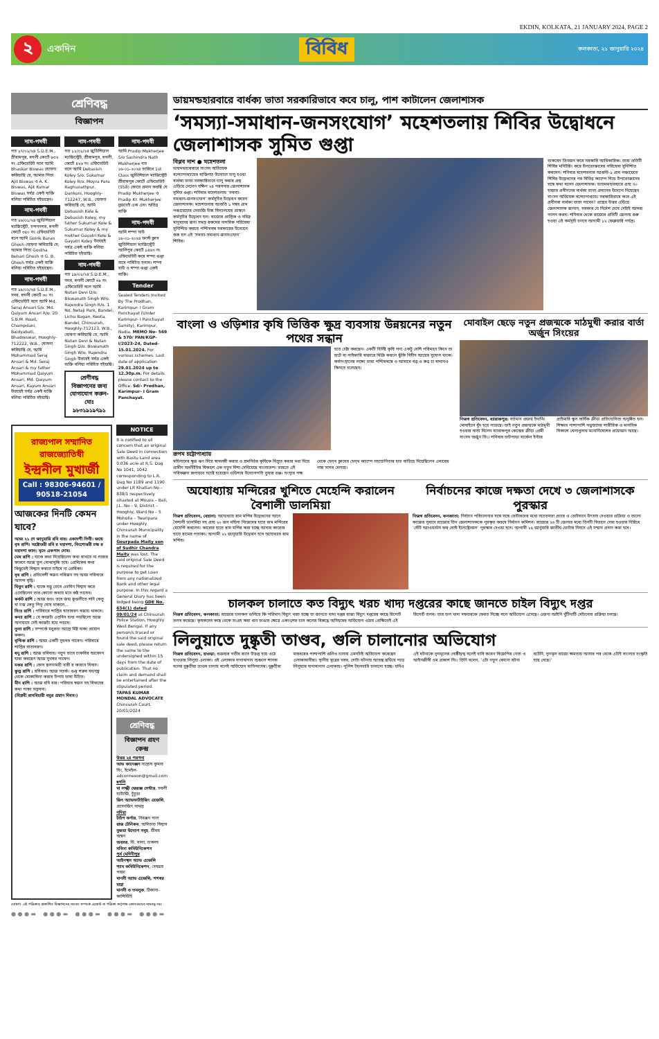EKDIN, KOLKATA, 21 JANUARY 2024, PAGE 2
২
একদিন
বিবিধ
কলকাতা, ২১ জানুয়ারি ২০২৪
শ্রেণিবদ্ধ
বিজ্ঞাপন
নাম-পদবী
গত ১৭/০১/২৪ S.D.E.M., শ্রীরামপুর, হুগলী কোর্টে ৯৩২ নং এফিডেভিট বলে আমি Bhaskar Biswas ঘোষণা করিয়াছি যে, আমার পিতা Ajit Biswas ও A. K. Biswas, Ajit Kumar Biswas সর্বত্র একই ব্যক্তি বলিয়া পরিচিত হইয়াছেন।
নাম-পদবী
গত ১৬/০১/২৪ জুডিশিয়াল ম্যাজিস্ট্রেট, চন্দননগর, হুগলী কোর্টে ৩৫০ নং এফিডেভিট বলে আমি Goirik Baran Ghosh ঘোষণা করিয়াছি যে, আমার পিতা Gostha Behari Ghosh ও G. B. Ghosh সর্বত্র একই ব্যক্তি বলিয়া পরিচিত হইয়াছেন।
নাম-পদবী
গত ১৯/০১/২৪ S.D.E.M., সদর, হুগলী কোর্টে ৩০ নং এফিডেভিট বলে আমি Md. Seraj Ansari S/o. Md. Qaiyum Ansari R/o. 20 S.B.M. Road, Champdani, Baidyabati, Bhadreswar, Hooghly-712222, W.B., ঘোষণা করিয়াছি যে, আমি Mohammad Seraj Ansari & Md. Seraj Ansari & my father Mohammad Qaiyum Ansari, Md. Qaiyum Ansari, Kayum Ansari উভয়েই সর্বত্র একই ব্যক্তি বলিয়া পরিচিত হইয়াছি।
নাম-পদবী
গত ১১/০১/২৪ জুডিশিয়াল ম্যাজিস্ট্রেট, শ্রীরামপুর, হুগলী, কোর্টে ৪২৬ নং এফিডেভিট বলে আমি Debasish Koley S/o. Sukumar Koley R/o. Moyra Para Raghunathpur, Dankuni, Hooghly-712247, W.B., ঘোষণা করিয়াছি যে, আমি Debasish Kole & Debasish Koley, my father Sukumar Kole & Sukumar Koley & my mother Gayatri Kole & Gayatri Koley উভয়েই সর্বত্র একই ব্যক্তি বলিয়া পরিচিত হইয়াছি।
নাম-পদবী
গত ১৯/০১/২৪ S.D.E.M., সদর, হুগলী কোর্টে ৩৮ নং এফিডেভিট বলে আমি Nutan Devi D/o. Biswanath Singh W/o. Rajendra Singh R/o. 1 No. Netaji Park, Bandel, Lichu Bagan, Keota, Bandel, Chinsurah, Hooghly-712123, W.B., ঘোষণা করিয়াছি যে, আমি Nutan Devi & Nutan Singh D/o. Biswanath Singh W/o. Rajendra Singh উভয়েই সর্বত্র একই ব্যক্তি বলিয়া পরিচিত হইয়াছি।
শ্রেণীবদ্ধ বিজ্ঞাপনের জন্য যোগাযোগ করুন-মোঃ ৯৮৩১৯১৯৭৯১
নাম-পদবী
আমি Pradip Mukherjee S/o Sachindra Nath Mukherjee গত ১৬-০১-২০২৪ তারিখে 1st Class জুডিশিয়াল ম্যাজিস্ট্রেট শ্রীরামপুর কোর্টে এফিডেভিট (558) কোরে প্রমান করছি যে Pradip Mukherjee ও Pradip Kr. Mukherjee দুজনেই এক এবং অভিন্ন ব্যক্তি
নাম-পদবী
আমি শম্পা সাউ ১৮-০১-২০২৪ ফার্স্ট ক্লাস জুডিশিয়াল ম্যাজিস্ট্রেট আলিপুর কোর্টে ১৪৫৩ নং এফিডেভিট করে শম্পা গুপ্তা নামে পরিচিত হলাম। শম্পা সাউ ও শম্পা গুপ্তা একই ব্যক্তি।
Tender
Sealed Tenders Invited By The Prodhan, Karimpur- I Gram Panchayat (Under Karimpur- I Panchayat Samity), Karimpur, Nadia. MEMO No- 569 & 570/ PAN/KGP-I/2023-24, Dated- 15.01.2024. For various schemes. Last date of application 29.01.2024 up to 12.30p.m. For details please contact to the Office. Sd/- Prodhan, Karimpur- I Gram Panchayat.
রাজ্যপাল সম্মানিত রাজজ্যোতিষী
ইন্দ্রনীল মুখার্জী
Call : 98306-94601 / 90518-21054
আজকের দিনটি কেমন যাবে?
আজ ২১ শে জানুয়ারি রবি বার। একাদশী তিথী। জন্মে বৃষ রাশি। অষ্টোত্তরী রবি র মহাদশা, বিংশোত্তরী চন্দ্র র মহাদশা কাল। মৃতে একপাদ দোষ।
মেষ রাশি : যাকে কথা দিয়েছিলেন কথা রাখতে না পারার কারণে আজ ভুল বোঝাবুঝি হবে। প্রেমিকের কথা কিছুতেই বিশ্বাস করতে চাইবে না প্রেমিকা।
বৃষ রাশি : প্রতিবেশী স্বজন পরিজন সহ আজ পরিবারে আনন্দ বৃদ্ধি।
মিথুন রাশি : যাকে বন্ধু ভেবে এতদিন বিশ্বাস করে এসেছিলেন তার কোনো কথায় মনে কষ্ট পাবেন।
কর্কট রাশি : আজ শুভ। তবে জন্ম কুণ্ডলীতে শনি কেতু বা চন্দ্র কেতু পিতৃ দোষ থাকলে...
সিংহ রাশি : পরিবারে শান্তির বাতাবরণ বজায় থাকবে।
কন্যা রাশি : যে কাজটা এতদিন বাধা পড়ছিলো আজ অনায়াসে সেই কাজটা হয়ে পড়বে।
তুলা রাশি : সম্পর্কে মধুরতা আন্তে মিষ্ট বাক্য প্রয়োগ করুন।
বৃশ্চিক রাশি : আজ একটি সুখবর পাবেন। পরিবারে শান্তির বাতাবরণ।
ধনু রাশি : আজ রবিবার। নতুন ভাবে চাকরির আবেদন যারা করছেন আজ সুখবর পাবেন।
মকর রাশি : কোন ছলনাময়ী নারী র কারনে বিবাদ।
কুম্ভ রাশি : রবিবার। আজ সতর্ক। গুপ্ত শত্রুর ষড়যন্ত্র থেকে মোকাবিলা করার উপায় ভাবা উচিত।
মীন রাশি : আজ রবি বার। পরিবার স্বজন সহ বিবাহের কথা পাকা সম্ভবনা।
(বিপ্লবী রাসবিহারী বসুর প্রয়ান দিবস।)
NOTICE
It is notified to all concern that an original Sale Deed in connection with Bastu Land area 0.036 acre at R.S. Dag No 1041, 1042 corresponding to L.R. Dag No 1189 and 1190 under LR Khatian No – 838/1 respectively situated at Mouza – Bali, J.L. No – 9, District – Hooghly, Ward No – 5 Moholla – Twaripara under Hooghly Chinsurah Municipality in the name of Gourpada Maity son of Sudhir Chandra Maity was lost. The said original Sale Deed is required for the purpose to get Loan from any nationalized Bank and other legal purpose. In this regard a General Diary has been lodged being GDE No. 634(1) dated 09/01/24 at Chinsurah Police Station, Hooghly West Bengal. If any person/s traced or found the said original sale deed, please return the same to the undersigned within 15 days from the date of publication. That no claim and demand shall be entertained after the stipulated period.
TAPAS KUMAR MONDAL ADVOCATE Chinsurah Court. 20/01/2024
শ্রেণিবদ্ধ
বিজ্ঞাপন গ্রহণ কেন্দ্র
উত্তর ২৪ পরগনা
আড কানেক্সন সন্তোষ কুমার সিং, ইমেইল- adconnexon@gmail.com
হুগলি
মা লক্ষ্মী জেরক্স সেন্টার, সবলী চ্যাটার্জি, চুঁচুড়া
জিৎ অ্যাডভার্টাইজিং এজেন্সি, প্রসেনজিৎ সামন্ত
নদিয়া
টাইপ কর্ণার, নিরঞ্জন পাল
রাজ টেলিকম, অমিতাভ বিশ্বাস
সুজয়া উদ্যোগ সমূহ, শ্রীধর অঙ্গন
অবসর, ডি. বালা, চাকদহ
সবিতা কমিউনিকেশন
পূর্ব মেদিনীপুর
আইনস্ক্স অ্যাড এজেন্সি
শ্যাম কমিউনিকেশন, দেবব্রত পাজা
মানসী অ্যাড এজেন্সি, শশধর মান্না
মানসী ও তমলুক, ঠিকানা- কাশিডিহি
ঘোষণা- এই পত্রিকায় প্রকাশিত বিজ্ঞাপনের সত্যতা সম্পর্কে এজেন্ট বা পত্রিকা কর্তৃপক্ষ কোনওভাবে দায়বদ্ধ নয়।
ডায়মন্ডহারবারে বার্ধক্য ভাতা সরকারিভাবে কবে চালু, পাশ কাটালেন জেলাশাসক
‘সমস্যা-সমাধান-জনসংযোগ’ মহেশতলায় শিবির উদ্বোধনে জেলাশাসক সুমিত গুপ্তা
বিপ্লব দাশ ● মহেশতলা
ডায়মন্ডহারবারে সাংসদ অভিষেক বন্দ্যোপাধ্যায়ের ব্যক্তিগত উদ্যোগে চালু হওয়া বার্ধক্য ভাতা সরকারিভাবে চালু করার প্রশ্ন এড়িয়ে গেলেন দক্ষিণ ২৪ পরগনার জেলাশাসক সুমিত গুপ্তা। শনিবার মহেশতলায় ‘সমস্যা-সমাধান-জনসংযোগ’ কর্মসূচির উদ্বোধন করেন জেলাশাসক। মহেশতলার আশুতি ১ নম্বর গ্রাম পঞ্চায়েতের নেতাজি উচ্চ বিদ্যালয়ের প্রাঙ্গণে কর্মসূচির উদ্বোধন হল। রাজ্যের প্রান্তিক ও দরিদ্র মানুষদের জন্য সমস্ত রকমের নাগরিক পরিষেবা সুনিশ্চিত করতে পশ্চিমবঙ্গ সরকারের উদ্যোগে শুরু হল এই ‘সমস্যা-সমাধান-জনসংযোগ’ শিবির।
থাকবেন তিনজন করে সরকারি আধিকারিক। তারা প্রতিটি শিবির মনিটরিং করে উপভোক্তাদের পরিষেবা সুনিশ্চিত করবেন। শনিবার মহেশতলার আশুতি-১ গ্রাম পঞ্চায়েতে শিবির উদ্বোধনের পর বিভিন্ন ক্যাম্পে গিয়ে উপভোক্তাদের সঙ্গে কথা বলেন জেলাশাসক। ডায়মন্ডহারবারে প্রায় ৭০ হাজার প্রবীণদের বার্ধক্য ভাতা প্রদানের উদ্যোগ নিয়েছেন সাংসদ অভিষেক বন্দ্যোপাধ্যায়। সরকারিভাবে কবে এই প্রবীণরা বার্ধক্য ভাতা পাবেন? প্রশ্নের উত্তর এড়িয়ে জেলাশাসক জানান, সরকার যে নির্দেশ দেবে সেটাই আমরা পালন করব। শনিবার থেকে রাজ্যের প্রতিটি জেলায় শুরু হওয়া এই কর্মসূচি চলবে আগামী ১২ ফেব্রুয়ারি পর্যন্ত।
বাংলা ও ওড়িশার কৃষি ভিত্তিক ক্ষুদ্র ব্যবসায় উন্নয়নের নতুন পথের সন্ধান
রূপম চট্টোপাধ্যায়
হতে চেষ্টা করছেন। একটি নির্দিষ্ট কৃষি পণ্য একটু বেশি পরিমাণে কিনে তা হাটে বা পাইকারি বাজারে বিক্রি করলে ঝুঁকি বিহীন আয়ের সুযোগ থাকে। কর্মসংস্থানের লক্ষ্যে তারা পশ্চিমবঙ্গে ও আসামে বন্ধ ও রুগ্ন চা বাগানও কিনতে চলেছেন।
মহিলাদের ক্ষুদ্র ঋণ দিয়ে স্বাবলম্বী করার ও শ্রমনির্ভর কৃষিকে বিস্তৃত করার মধ্য দিয়ে গ্রামীণ অর্থনীতির বিকাশে এক নতুন দিশা দেখিয়েছে বাংলাদেশ। ভারতে এই পরিকল্পনা রূপায়নে সচেষ্ট হয়েছেন ওড়িশার উদ্যোগপতি তুষার ভঞ্জ। সংস্থার পক্ষ থেকে হেল্থ ক্লাবের হেল্থ ক্যাম্পে সহযোগিতার হাত বাড়িয়ে দিয়েছিলেন এবারের গঙ্গা সাগর মেলায়।
মোবাইল ছেড়ে নতুন প্রজন্মকে মাঠমুখী করার বার্তা অর্জুন সিংয়ের
নিজস্ব প্রতিবেদন, ব্যারাকপুর: বর্তমান প্রজন্ম ইদানিং মোবাইলে বুঁদ হয়ে পড়েছে। তাই নতুন প্রজন্মকে মাঠমুখী হওয়ার বার্তা দিলেন ব্যারাকপুর কেন্দ্রের ক্রীড়া প্রেমী সাংসদ অর্জুন সিং। শনিবার ভাটপাড়া সার্কেল ইন্টার প্রাইমারি স্কুল বার্ষিক ক্রীড়া প্রতিযোগিতা অনুষ্ঠিত হল। শিক্ষার পাশাপাশি পড়ুয়াদের শারীরিক ও মানসিক বিকাশে খেলাধুলায় মনোনিবেশের প্রয়োজন আছে।
অযোধ্যায় মন্দিরের খুশিতে মেহেন্দি করালেন বৈশালী ডালমিয়া
নিজস্ব প্রতিবেদন, বেহালা: অযোধ্যায় রাম মন্দির উদ্বোধনের আগে বৈশালী ডালমিয়া সহ প্রায় ২০ জন মহিলা নিজেদের হাতে রাম মন্দিরের মেহেন্দি করলেন। কারোর হাতে রাম মন্দির করা হচ্ছে আবার কারোর হাতে রামের পতাকা। আগামী ২২ জানুয়ারি উদ্বোধন হবে অযোধ্যার রাম মন্দির।
নির্বাচনের কাজে দক্ষতা দেখে ৩ জেলাশাসকে পুরস্কার
নিজস্ব প্রতিবেদন, কলকাতা: নির্বাচন পরিচালনার সঙ্গে সঙ্গে ভোটারদের মধ্যে সচেতনতা প্রচার ও ভোটদানে উৎসাহ দেওয়ার প্রক্রিয়া ও ভালো কাজের সুবাদে রাজ্যের তিন জেলাশাসককে পুরস্কৃত করবে নির্বাচন কমিশন। রাজ্যের ২৩ টি জেলার মধ্যে তিনটি বিভাগে সেরা হওয়ার নিরিখে ‘স্টেট অ্যাওয়ার্ডস ফর বেস্ট ইলেক্টোরাল’ পুরস্কার দেওয়া হবে। আগামী ২৫ জানুয়ারি জাতীয় ভোটার দিবসে এই সম্মান প্রদান করা হবে।
চালকল চালাতে কত বিদ্যুৎ খরচ খাদ্য দপ্তরের কাছে জানতে চাইল বিদ্যুৎ দপ্তর
নিজস্ব প্রতিবেদন, কলকাতা: রাজ্যের চালকল গুলিতে কি পরিমান বিদ্যুৎ খরচ হচ্ছে তা জানতে খাদ্য দপ্তর রাজ্য বিদ্যুৎ দপ্তরের কাছে রিপোর্ট তলব করেছে। কৃষকদের কাছ থেকে সংগ্রহ করা ধান ভাঙার ক্ষেত্রে একাংশের চাল কলের বিরুদ্ধে অনিয়মের অভিযোগ ওঠার প্রেক্ষিতেই এই রিপোর্ট তলব। তার চাল খাদ্য দফতরকে ফেরত দিচ্ছে বলে অভিযোগ এসেছে। এজন্য আইনি খুঁটিনাটি মেটানোর প্রক্রিয়া চলছে।
লিলুয়াতে দুষ্কৃতী তাণ্ডব, গুলি চালানোর অভিযোগ
নিজস্ব প্রতিবেদন, হাওড়া: শুক্রবার গভীর রাতে উত্তপ্ত হয়ে ওঠে হাওড়ার লিলুয়া এলাকা। ওই এলাকার দাগাবাগান অঞ্চলে শাসক দলের দুষ্কৃতীরা তাণ্ডব চালায় বলেই অভিযোগ বাসিন্দাদের। দুষ্কৃতীরা মারধরের পাশাপাশি গুলিও চালায় এমনটাই অভিযোগ করেছেন এলাকাবাসীরা। স্থানীয় সূত্রের খবর, গোটা ঘটনায় আতঙ্ক ছড়িয়ে পড়ে লিলুয়ার দাগাবাগান এলাকায়। পুলিশ টহলদারি চালানো হচ্ছে। যদিও এই ঘটনাকে তৃণমূলের গোষ্ঠীদ্বন্দ্ব বলেই দাবি করেন বিজেপির নেতা ও আইনজীবী ওম প্রকাশ সিং। তিনি বলেন, ‘এটা নতুন কোনো ঘটনা ঘটেনি, তৃণমূল রাজ্যে ক্ষমতায় আসার পর থেকে এটাই বাংলার সংস্কৃতি হয়ে গেছে।’
● ● ● ▬ ● ● ● ▬ ● ● ● ▬ ● ● ● ▬ ● ● ● ▬